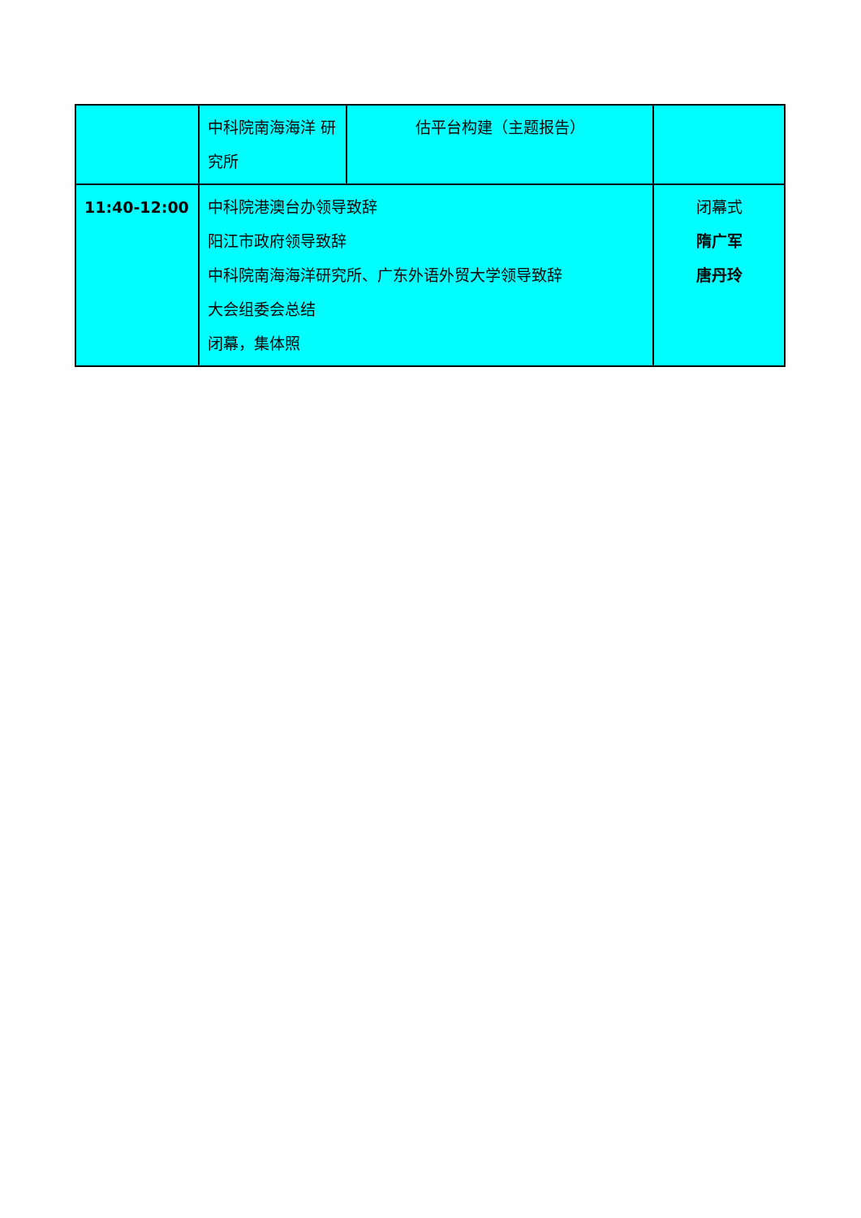| | 中科院南海海洋 研究所 | 估平台构建（主题报告） | |
| 11:40-12:00 | 中科院港澳台办领导致辞 阳江市政府领导致辞 中科院南海海洋研究所、广东外语外贸大学领导致辞 大会组委会总结 闭幕，集体照 | | 闭幕式 隋广军 唐丹玲 |